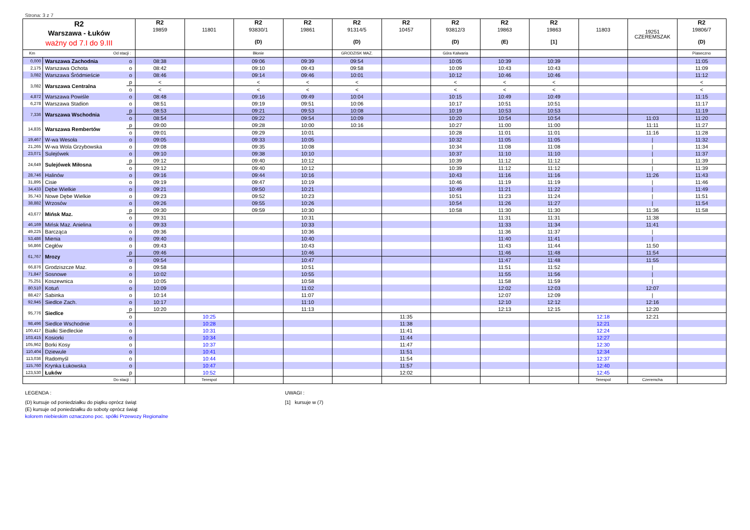Strona: 3 z 7
| R2 Warszawa - Łuków ważny od 7.I do 9.III | | | R2 19859 | 11801 | R2 93830/1 (D) | R2 19861 | R2 91314/5 (D) | R2 10457 | R2 93812/3 (D) | R2 19863 (E) | R2 19863 [1] | 11803 | 19251 CZEREMSZAK | R2 19806/7 (D) |
| --- | --- | --- | --- | --- | --- | --- | --- | --- | --- | --- | --- | --- | --- | --- |
| Km | Od stacji : | | | | Błonie | | GRODZISK MAZ. | | Góra Kalwaria | | | | | Piaseczno |
| 0,000 | Warszawa Zachodnia | o | 08:38 | | 09:06 | 09:39 | 09:54 | | 10:05 | 10:39 | 10:39 | | | 11:05 |
| 2,175 | Warszawa Ochota | o | 08:42 | | 09:10 | 09:43 | 09:58 | | 10:09 | 10:43 | 10:43 | | | 11:09 |
| 3,082 | Warszawa Śródmieście | o | 08:46 | | 09:14 | 09:46 | 10:01 | | 10:12 | 10:46 | 10:46 | | | 11:12 |
| 3,082 | Warszawa Centralna | p | < | | < | < | < | | < | < | < | | | < |
| | | o | < | | < | < | < | | < | < | < | | | < |
| 4,872 | Warszawa Powiśle | o | 08:48 | | 09:16 | 09:49 | 10:04 | | 10:15 | 10:49 | 10:49 | | | 11:15 |
| 6,278 | Warszawa Stadion | o | 08:51 | | 09:19 | 09:51 | 10:06 | | 10:17 | 10:51 | 10:51 | | | 11:17 |
| 7,336 | Warszawa Wschodnia | p | 08:53 | | 09:21 | 09:53 | 10:08 | | 10:19 | 10:53 | 10:53 | | | 11:19 |
| | | o | 08:54 | | 09:22 | 09:54 | 10:09 | | 10:20 | 10:54 | 10:54 | | 11:03 | 11:20 |
| 14,835 | Warszawa Rembertów | p | 09:00 | | 09:28 | 10:00 | 10:16 | | 10:27 | 11:00 | 11:00 | | 11:11 | 11:27 |
| | | o | 09:01 | | 09:29 | 10:01 | | | 10:28 | 11:01 | 11:01 | | 11:16 | 11:28 |
| 19,467 | W-wa Wesoła | o | 09:05 | | 09:33 | 10:05 | | | 10:32 | 11:05 | 11:05 | | / | 11:32 |
| 21,265 | W-wa Wola Grzybowska | o | 09:08 | | 09:35 | 10:08 | | | 10:34 | 11:08 | 11:08 | | / | 11:34 |
| 23,071 | Sulejówek | o | 09:10 | | 09:38 | 10:10 | | | 10:37 | 11:10 | 11:10 | | / | 11:37 |
| 24,649 | Sulejówek Miłosna | p | 09:12 | | 09:40 | 10:12 | | | 10:39 | 11:12 | 11:12 | | / | 11:39 |
| | | o | 09:12 | | 09:40 | 10:12 | | | 10:39 | 11:12 | 11:12 | | / | 11:39 |
| 28,746 | Halinów | o | 09:16 | | 09:44 | 10:16 | | | 10:43 | 11:16 | 11:16 | | 11:26 | 11:43 |
| 31,895 | Cisie | o | 09:19 | | 09:47 | 10:19 | | | 10:46 | 11:19 | 11:19 | | / | 11:46 |
| 34,433 | Dębe Wielkie | o | 09:21 | | 09:50 | 10:21 | | | 10:49 | 11:21 | 11:22 | | / | 11:49 |
| 35,743 | Nowe Dębe Wielkie | o | 09:23 | | 09:52 | 10:23 | | | 10:51 | 11:23 | 11:24 | | / | 11:51 |
| 38,882 | Wrzosów | o | 09:26 | | 09:55 | 10:26 | | | 10:54 | 11:26 | 11:27 | | / | 11:54 |
| 43,677 | Mińsk Maz. | p | 09:30 | | 09:59 | 10:30 | | | 10:58 | 11:30 | 11:30 | | 11:36 | 11:58 |
| | | o | 09:31 | | | 10:31 | | | | 11:31 | 11:31 | | 11:38 | |
| 46,169 | Mińsk Maz. Anielina | o | 09:33 | | | 10:33 | | | | 11:33 | 11:34 | | 11:41 | |
| 49,225 | Barcząca | o | 09:36 | | | 10:36 | | | | 11:36 | 11:37 | | / | |
| 53,486 | Mienia | o | 09:40 | | | 10:40 | | | | 11:40 | 11:41 | | / | |
| 56,866 | Cegłów | o | 09:43 | | | 10:43 | | | | 11:43 | 11:44 | | 11:50 | |
| 61,767 | Mrozy | p | 09:46 | | | 10:46 | | | | 11:46 | 11:48 | | 11:54 | |
| | | o | 09:54 | | | 10:47 | | | | 11:47 | 11:48 | | 11:55 | |
| 66,876 | Grodziszcze Maz. | o | 09:58 | | | 10:51 | | | | 11:51 | 11:52 | | / | |
| 71,847 | Sosnowe | o | 10:02 | | | 10:55 | | | | 11:55 | 11:56 | | / | |
| 75,251 | Koszewnica | o | 10:05 | | | 10:58 | | | | 11:58 | 11:59 | | / | |
| 80,510 | Kotuń | o | 10:09 | | | 11:02 | | | | 12:02 | 12:03 | | 12:07 | |
| 88,427 | Sabinka | o | 10:14 | | | 11:07 | | | | 12:07 | 12:09 | | / | |
| 92,945 | Siedlce Zach. | o | 10:17 | | | 11:10 | | | | 12:10 | 12:12 | | 12:16 | |
| 95,776 | Siedlce | p | 10:20 | | | 11:13 | | | | 12:13 | 12:15 | | 12:20 | |
| | | o | | 10:25 | | | | 11:35 | | | | 12:18 | 12:21 | |
| 98,496 | Siedlce Wschodnie | o | | 10:28 | | | | 11:38 | | | | 12:21 | | |
| 100,417 | Białki Siedleckie | o | | 10:31 | | | | 11:41 | | | | 12:24 | | |
| 103,415 | Kosiorki | o | | 10:34 | | | | 11:44 | | | | 12:27 | | |
| 105,962 | Borki Kosy | o | | 10:37 | | | | 11:47 | | | | 12:30 | | |
| 110,404 | Dziewule | o | | 10:41 | | | | 11:51 | | | | 12:34 | | |
| 113,036 | Radomyśl | o | | 10:44 | | | | 11:54 | | | | 12:37 | | |
| 115,760 | Krynka Łukowska | o | | 10:47 | | | | 11:57 | | | | 12:40 | | |
| 123,530 | Łuków | p | | 10:52 | | | | 12:02 | | | | 12:45 | | |
| Do stacji : | | | | Terespol | | | | | | | | Terespol | Czeremcha | |
LEGENDA :
(D) kursuje od poniedziałku do piątku oprócz świąt
(E) kursuje od poniedziałku do soboty oprócz świąt
kolorem niebieskim oznaczono poc. spółki Przewozy Regionalne
UWAGI :
[1] kursuje w (7)